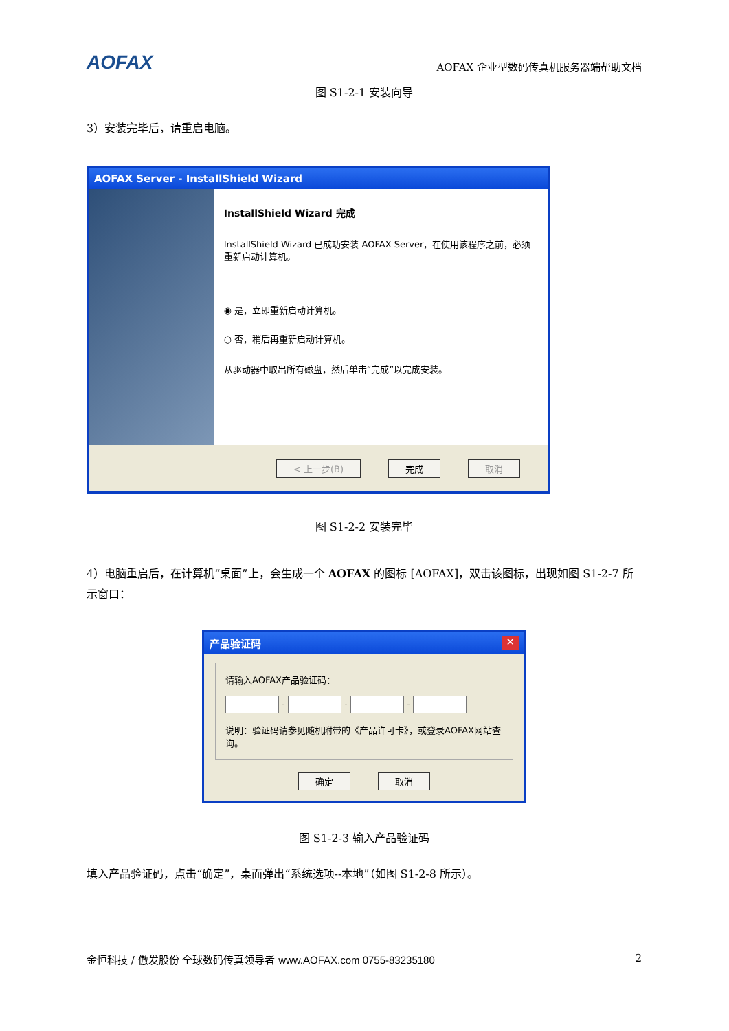AOFAX AOFAX 企业型数码传真机服务器端帮助文档
图 S1-2-1 安装向导
3）安装完毕后，请重启电脑。
AOFAX Server - InstallShield Wizard
InstallShield Wizard 完成
InstallShield Wizard 已成功安装 AOFAX Server，在使用该程序之前，必须重新启动计算机。
◉ 是，立即重新启动计算机。
○ 否，稍后再重新启动计算机。
从驱动器中取出所有磁盘，然后单击“完成”以完成安装。
< 上一步(B) 完成 取消
图 S1-2-2 安装完毕
4）电脑重启后，在计算机“桌面”上，会生成一个 AOFAX 的图标 [AOFAX]，双击该图标，出现如图 S1-2-7 所示窗口：
产品验证码 ✕
请输入AOFAX产品验证码：
- - -
说明：验证码请参见随机附带的《产品许可卡》，或登录AOFAX网站查询。
确定 取消
图 S1-2-3 输入产品验证码
填入产品验证码，点击“确定”，桌面弹出“系统选项--本地”（如图 S1-2-8 所示）。
金恒科技 / 傲发股份 全球数码传真领导者 www.AOFAX.com 0755-83235180 2